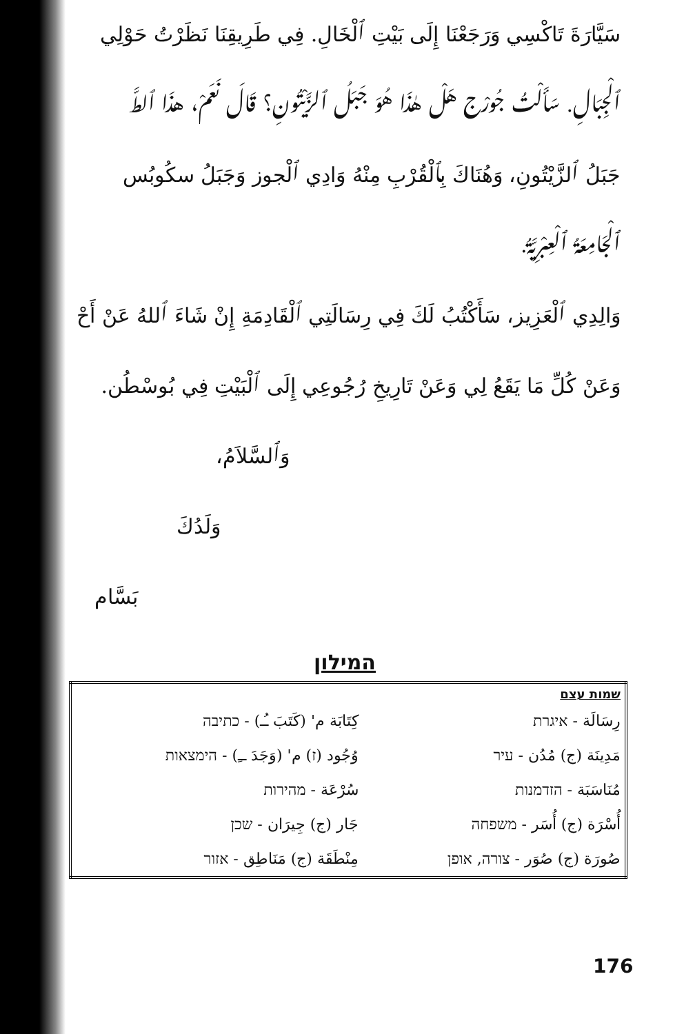سَيَّارَةَ تَاكْسِي وَرَجَعْنَا إِلَى بَيْتِ ٱلْخَالِ. فِي طَرِيقِنَا نَظَرْتُ حَوْلِي
ٱلْجِبَالِ. سَأَلْتُ جُورْج هَلْ هٰذَا هُوَ جَبَلُ ٱلزَّيْتُونِ؟ قَالَ نَعَمْ، هذَا ٱلطَّ
جَبَلُ ٱلزَّيْتُونِ، وَهُنَاكَ بِٱلْقُرْبِ مِنْهُ وَادِي ٱلْجوز وَجَبَلُ سكُوبُس
ٱلْجَامِعَةُ ٱلْعِبْرِيَّةُ.
وَالِدِي ٱلْعَزِيز، سَأَكْتُبُ لَكَ فِي رِسَالَتِي ٱلْقَادِمَةِ إِنْ شَاءَ ٱللهُ عَنْ أَحْ
وَعَنْ كُلِّ مَا يَقَعُ لِي وَعَنْ تَارِيخِ رُجُوعِي إِلَى ٱلْبَيْتِ فِي بُوسْطُن.
وَٱلسَّلاَمُ،
وَلَدُكَ
بَسَّام
המילון
| שמות עצם | |
| --- | --- |
| رِسَالَة - איגרת | كِتَابَة م' (كَتَبَ ـُـ) - כתיבה |
| مَدِينَة (ج) مُدُن - עיר | وُجُود (ז) م' (وَجَدَ ــِ) - הימצאות |
| مُنَاسَبَة - הזדמנות | سُرْعَة - מהירות |
| أُسْرَة (ج) أُسَر - משפחה | جَار (ج) جِيرَان - שכן |
| صُورَة (ج) صُوَر - צורה, אופן | مِنْطَقَة (ج) مَنَاطِق - אזור |
176